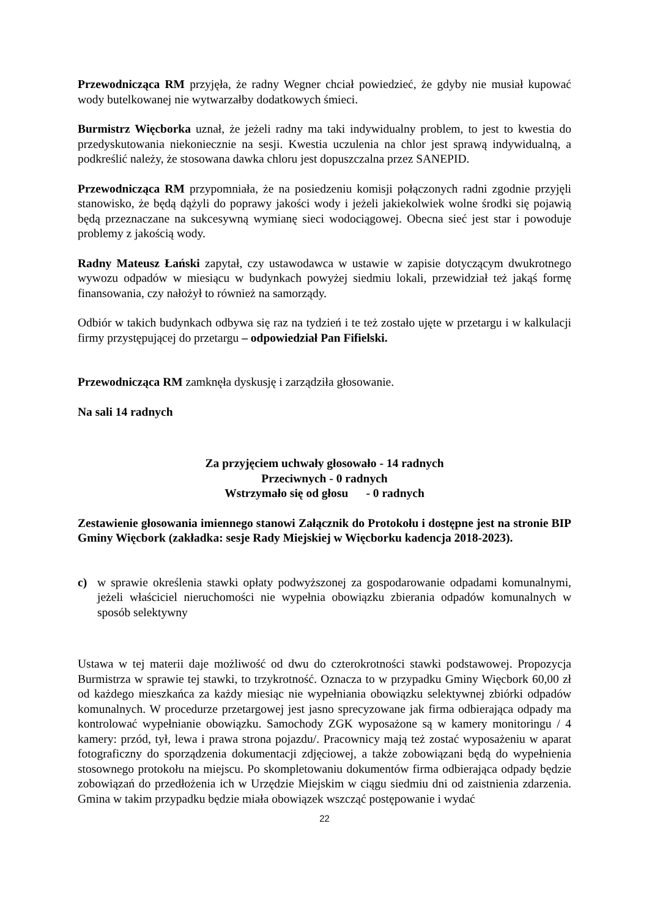Przewodnicząca RM przyjęła, że radny Wegner chciał powiedzieć, że gdyby nie musiał kupować wody butelkowanej nie wytwarzałby dodatkowych śmieci.
Burmistrz Więcborka uznał, że jeżeli radny ma taki indywidualny problem, to jest to kwestia do przedyskutowania niekoniecznie na sesji. Kwestia uczulenia na chlor jest sprawą indywidualną, a podkreślić należy, że stosowana dawka chloru jest dopuszczalna przez SANEPID.
Przewodnicząca RM przypomniała, że na posiedzeniu komisji połączonych radni zgodnie przyjęli stanowisko, że będą dążyli do poprawy jakości wody i jeżeli jakiekolwiek wolne środki się pojawią będą przeznaczane na sukcesywną wymianę sieci wodociągowej. Obecna sieć jest star i powoduje problemy z jakością wody.
Radny Mateusz Łański zapytał, czy ustawodawca w ustawie w zapisie dotyczącym dwukrotnego wywozu odpadów w miesiącu w budynkach powyżej siedmiu lokali, przewidział też jakąś formę finansowania, czy nałożył to również na samorządy.
Odbiór w takich budynkach odbywa się raz na tydzień i te też zostało ujęte w przetargu i w kalkulacji firmy przystępującej do przetargu – odpowiedział Pan Fifielski.
Przewodnicząca RM zamknęła dyskusję i zarządziła głosowanie.
Na sali 14 radnych
Za przyjęciem uchwały głosowało - 14 radnych
Przeciwnych - 0 radnych
Wstrzymało się od głosu - 0 radnych
Zestawienie głosowania imiennego stanowi Załącznik do Protokołu i dostępne jest na stronie BIP Gminy Więcbork (zakładka: sesje Rady Miejskiej w Więcborku kadencja 2018-2023).
c) w sprawie określenia stawki opłaty podwyższonej za gospodarowanie odpadami komunalnymi, jeżeli właściciel nieruchomości nie wypełnia obowiązku zbierania odpadów komunalnych w sposób selektywny
Ustawa w tej materii daje możliwość od dwu do czterokrotności stawki podstawowej. Propozycja Burmistrza w sprawie tej stawki, to trzykrotność. Oznacza to w przypadku Gminy Więcbork 60,00 zł od każdego mieszkańca za każdy miesiąc nie wypełniania obowiązku selektywnej zbiórki odpadów komunalnych. W procedurze przetargowej jest jasno sprecyzowane jak firma odbierająca odpady ma kontrolować wypełnianie obowiązku. Samochody ZGK wyposażone są w kamery monitoringu / 4 kamery: przód, tył, lewa i prawa strona pojazdu/. Pracownicy mają też zostać wyposażeniu w aparat fotograficzny do sporządzenia dokumentacji zdjęciowej, a także zobowiązani będą do wypełnienia stosownego protokołu na miejscu. Po skompletowaniu dokumentów firma odbierająca odpady będzie zobowiązań do przedłożenia ich w Urzędzie Miejskim w ciągu siedmiu dni od zaistnienia zdarzenia. Gmina w takim przypadku będzie miała obowiązek wszcząć postępowanie i wydać
22